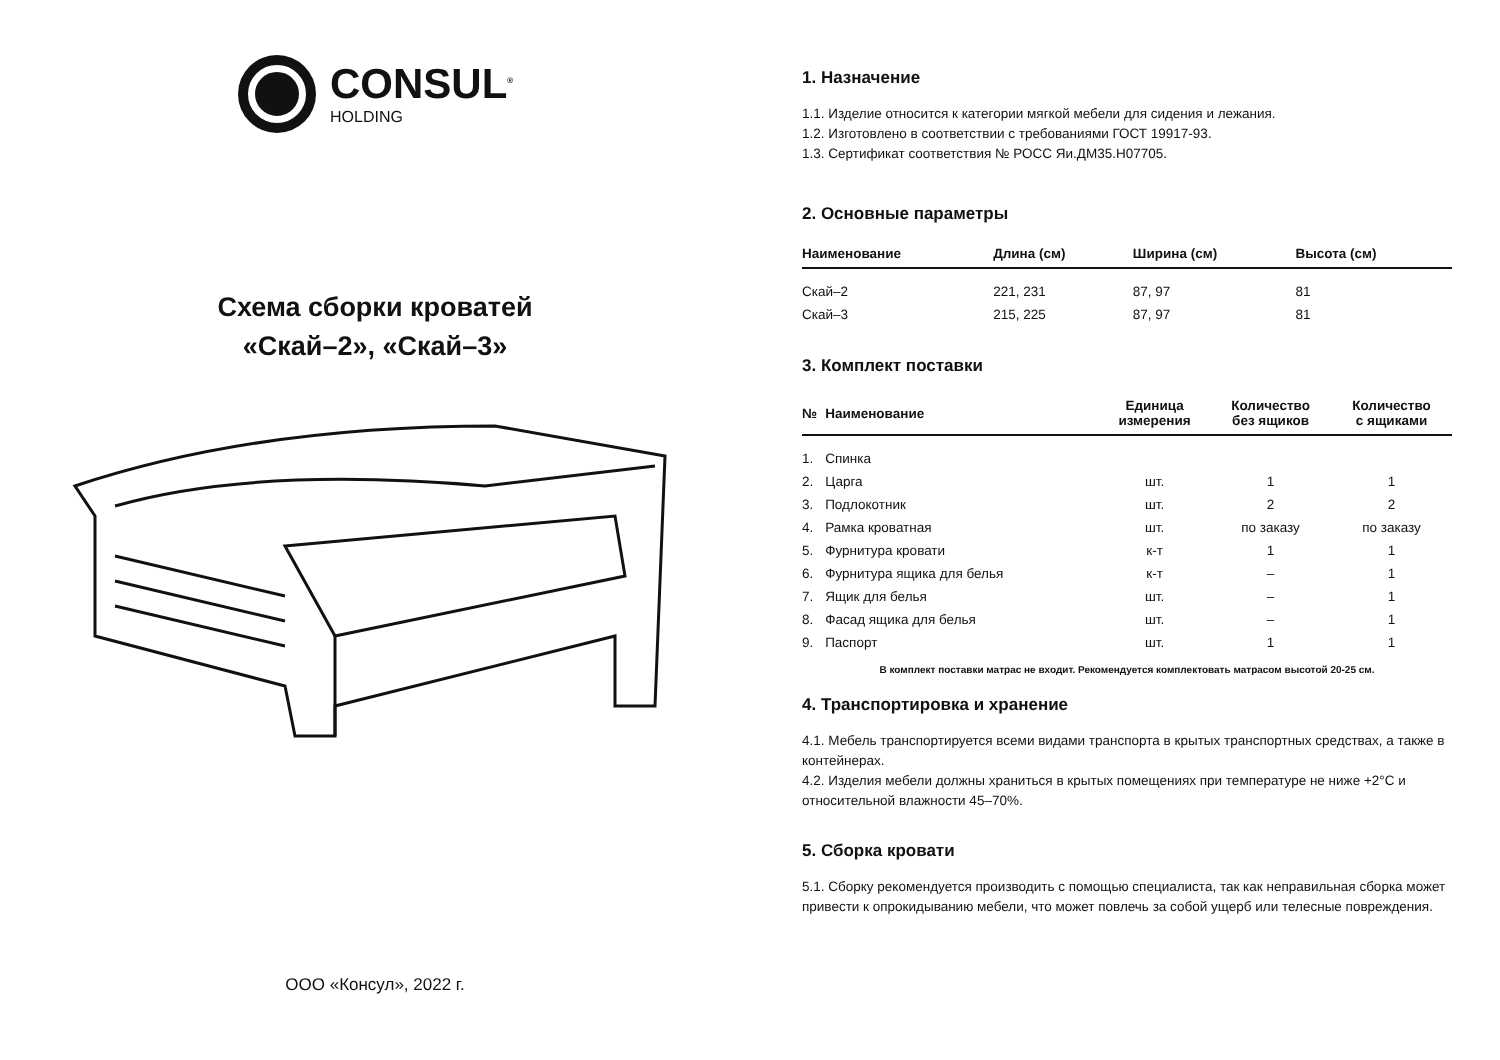CONSUL<sup>®</sup>
HOLDING
Схема сборки кроватей
«Скай–2», «Скай–3»
ООО «Консул», 2022 г.
1. Назначение
1.1. Изделие относится к категории мягкой мебели для сидения и лежания.
1.2. Изготовлено в соответствии с требованиями ГОСТ 19917-93.
1.3. Сертификат соответствия № РОСС Яи.ДМ35.Н07705.
2. Основные параметры
| Наименование | Длина (см) | Ширина (см) | Высота (см) |
| --- | --- | --- | --- |
| Скай–2 | 221, 231 | 87, 97 | 81 |
| Скай–3 | 215, 225 | 87, 97 | 81 |
3. Комплект поставки
| № | Наименование | Единица измерения | Количество без ящиков | Количество с ящиками |
| --- | --- | --- | --- | --- |
| 1. | Спинка | | | |
| 2. | Царга | шт. | 1 | 1 |
| 3. | Подлокотник | шт. | 2 | 2 |
| 4. | Рамка кроватная | шт. | по заказу | по заказу |
| 5. | Фурнитура кровати | к-т | 1 | 1 |
| 6. | Фурнитура ящика для белья | к-т | – | 1 |
| 7. | Ящик для белья | шт. | – | 1 |
| 8. | Фасад ящика для белья | шт. | – | 1 |
| 9. | Паспорт | шт. | 1 | 1 |
В комплект поставки матрас не входит. Рекомендуется комплектовать матрасом высотой 20-25 см.
4. Транспортировка и хранение
4.1. Мебель транспортируется всеми видами транспорта в крытых транспортных средствах, а также в контейнерах.
4.2. Изделия мебели должны храниться в крытых помещениях при температуре не ниже +2°С и относительной влажности 45–70%.
5. Сборка кровати
5.1. Сборку рекомендуется производить с помощью специалиста, так как неправильная сборка может привести к опрокидыванию мебели, что может повлечь за собой ущерб или телесные повреждения.